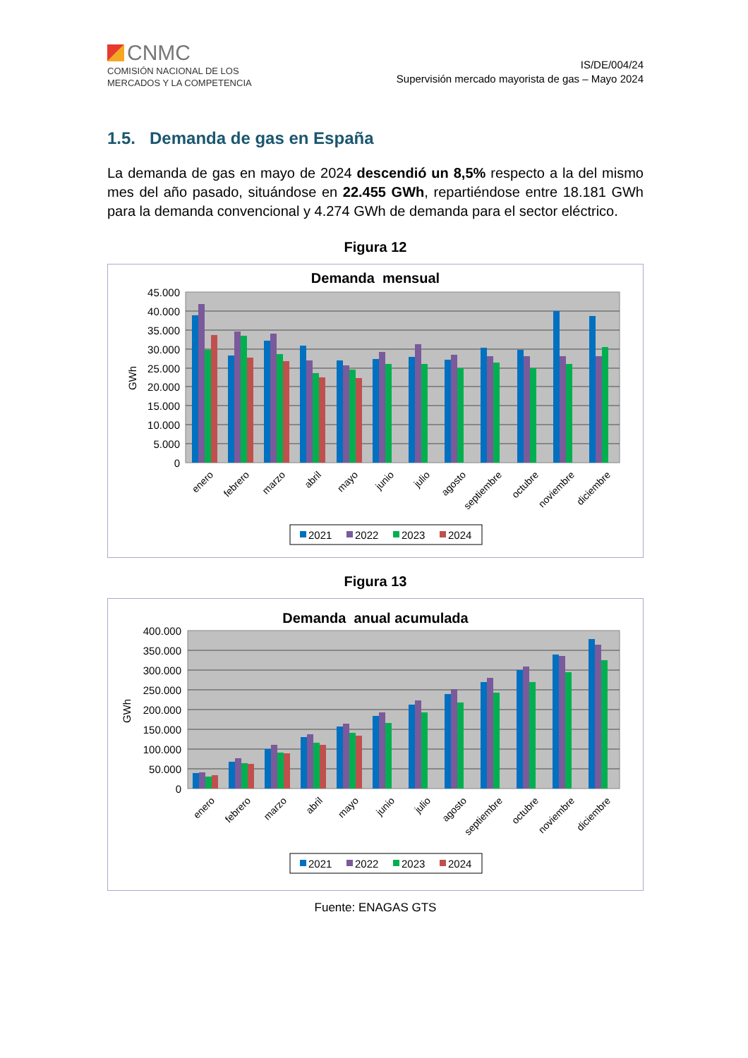CNMC
COMISIÓN NACIONAL DE LOS
MERCADOS Y LA COMPETENCIA
IS/DE/004/24
Supervisión mercado mayorista de gas – Mayo 2024
1.5. Demanda de gas en España
La demanda de gas en mayo de 2024 descendió un 8,5% respecto a la del mismo mes del año pasado, situándose en 22.455 GWh, repartiéndose entre 18.181 GWh para la demanda convencional y 4.274 GWh de demanda para el sector eléctrico.
Figura 12
Demanda mensual
45.000
40.000
35.000
30.000
25.000
20.000
15.000
10.000
5.000
0
GWh
enero
febrero
marzo
abril
mayo
junio
julio
agosto
septiembre
octubre
noviembre
diciembre
2021
2022
2023
2024
Figura 13
Demanda anual acumulada
400.000
350.000
300.000
250.000
200.000
150.000
100.000
50.000
0
GWh
enero
febrero
marzo
abril
mayo
junio
julio
agosto
septiembre
octubre
noviembre
diciembre
2021
2022
2023
2024
Fuente: ENAGAS GTS